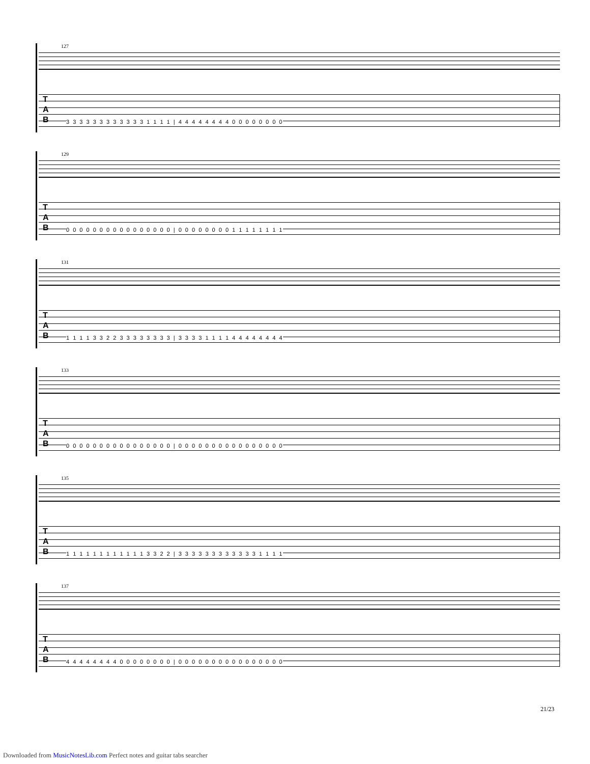127
T
A
B
3 3 3 3 3 3 3 3 3 3 3 3 1 1 1 1 | 4 4 4 4 4 4 4 4 0 0 0 0 0 0 0 0
129
T
A
B
0 0 0 0 0 0 0 0 0 0 0 0 0 0 0 0 | 0 0 0 0 0 0 0 0 1 1 1 1 1 1 1 1
131
T
A
B
1 1 1 1 3 3 2 2 3 3 3 3 3 3 3 3 | 3 3 3 3 1 1 1 1 4 4 4 4 4 4 4 4
133
T
A
B
0 0 0 0 0 0 0 0 0 0 0 0 0 0 0 0 | 0 0 0 0 0 0 0 0 0 0 0 0 0 0 0 0
135
T
A
B
1 1 1 1 1 1 1 1 1 1 1 1 3 3 2 2 | 3 3 3 3 3 3 3 3 3 3 3 3 1 1 1 1
137
T
A
B
4 4 4 4 4 4 4 4 0 0 0 0 0 0 0 0 | 0 0 0 0 0 0 0 0 0 0 0 0 0 0 0 0
21/23
Downloaded from MusicNotesLib.com Perfect notes and guitar tabs searcher